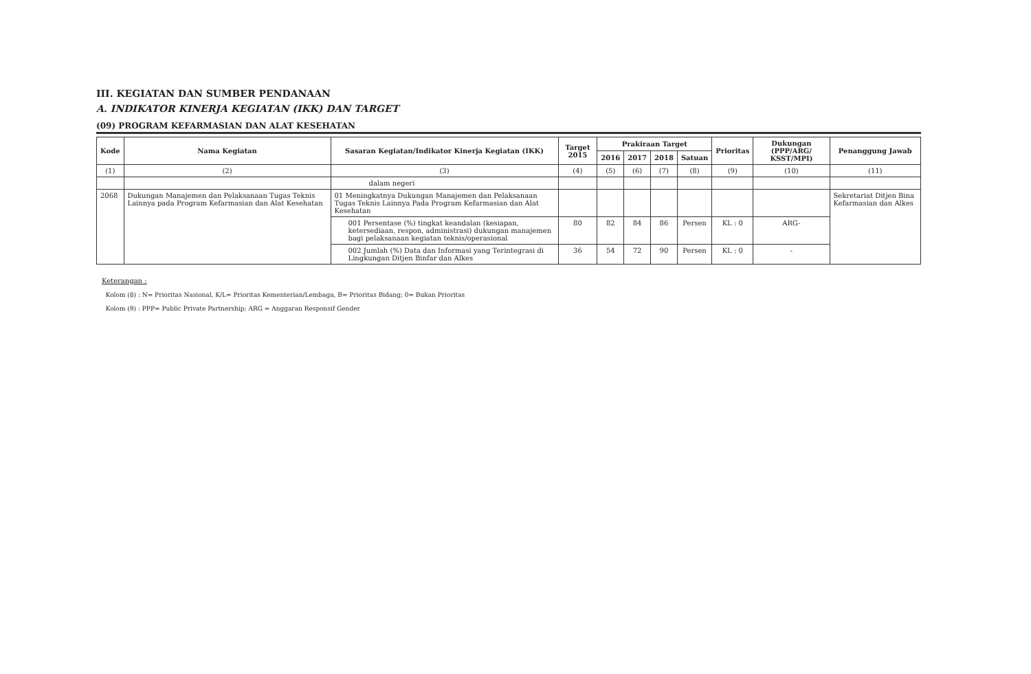III. KEGIATAN DAN SUMBER PENDANAAN
A. INDIKATOR KINERJA KEGIATAN (IKK) DAN TARGET
(09) PROGRAM KEFARMASIAN DAN ALAT KESEHATAN
| Kode | Nama Kegiatan | Sasaran Kegiatan/Indikator Kinerja Kegiatan (IKK) | Target 2015 | Prakiraan Target | | | | Prioritas | Dukungan (PPP/ARG/ KSST/MPI) | Penanggung Jawab |
| --- | --- | --- | --- | --- | --- | --- | --- | --- | --- | --- |
| | | | | 2016 | 2017 | 2018 | Satuan | | | |
| (1) | (2) | (3) | (4) | (5) | (6) | (7) | (8) | (9) | (10) | (11) |
| | | dalam negeri | | | | | | | | |
| 2068 | Dukungan Manajemen dan Pelaksanaan Tugas Teknis Lainnya pada Program Kefarmasian dan Alat Kesehatan | 01 Meningkatnya Dukungan Manajemen dan Pelaksanaan Tugas Teknis Lainnya Pada Program Kefarmasian dan Alat Kesehatan | | | | | | | | Sekretariat Ditjen Bina Kefarmasian dan Alkes |
| | | 001 Persentase (%) tingkat keandalan (kesiapan, ketersediaan, respon, administrasi) dukungan manajemen bagi pelaksanaan kegiatan teknis/operasional | 80 | 82 | 84 | 86 | Persen | KL : 0 | ARG- | |
| | | 002 Jumlah (%) Data dan Informasi yang Terintegrasi di Lingkungan Ditjen Binfar dan Alkes | 36 | 54 | 72 | 90 | Persen | KL : 0 | - | |
Keterangan :
Kolom (8) : N= Prioritas Nasional, K/L= Prioritas Kementerian/Lembaga, B= Prioritas Bidang; 0= Bukan Prioritas
Kolom (9) : PPP= Public Private Partnership; ARG = Anggaran Responsif Gender